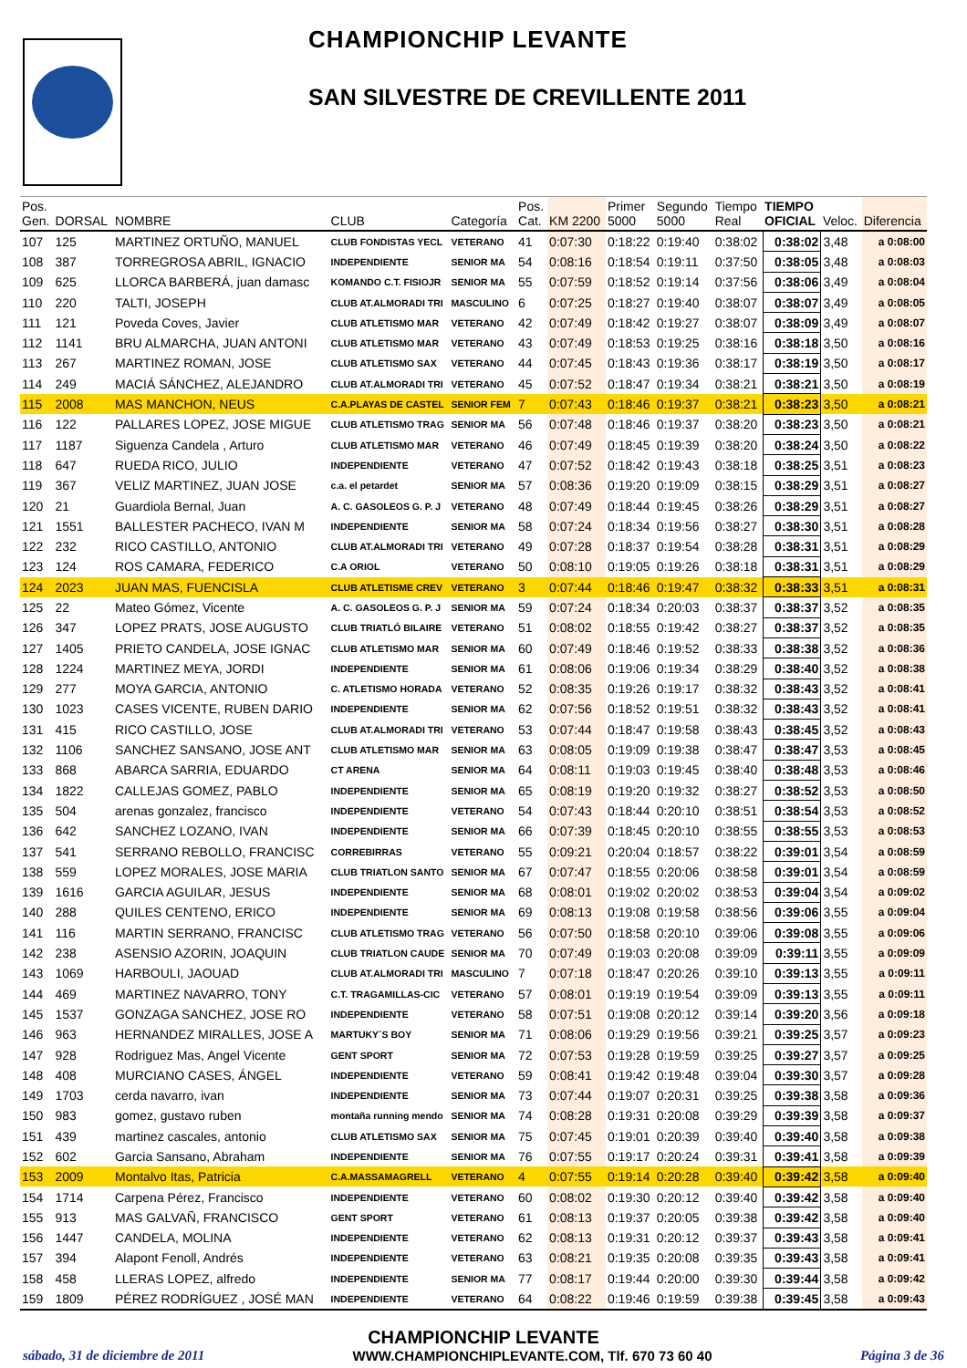CHAMPIONCHIP LEVANTE
SAN SILVESTRE DE CREVILLENTE 2011
| Pos. Gen. | DORSAL | NOMBRE | CLUB | Categoría | Pos. Cat. | KM 2200 | Primer 5000 | Segundo 5000 | Tiempo Real | TIEMPO OFICIAL | Veloc. | Diferencia |
| --- | --- | --- | --- | --- | --- | --- | --- | --- | --- | --- | --- | --- |
| 107 | 125 | MARTINEZ ORTUÑO, MANUEL | CLUB FONDISTAS YECL | VETERANO | 41 | 0:07:30 | 0:18:22 | 0:19:40 | 0:38:02 | 0:38:02 | 3,48 | a 0:08:00 |
| 108 | 387 | TORREGROSA ABRIL, IGNACIO | INDEPENDIENTE | SENIOR MA | 54 | 0:08:16 | 0:18:54 | 0:19:11 | 0:37:50 | 0:38:05 | 3,48 | a 0:08:03 |
| 109 | 625 | LLORCA BARBERÁ, juan damasc | KOMANDO C.T. FISIOJR | SENIOR MA | 55 | 0:07:59 | 0:18:52 | 0:19:14 | 0:37:56 | 0:38:06 | 3,49 | a 0:08:04 |
| 110 | 220 | TALTI, JOSEPH | CLUB AT.ALMORADI TRI | MASCULINO | 6 | 0:07:25 | 0:18:27 | 0:19:40 | 0:38:07 | 0:38:07 | 3,49 | a 0:08:05 |
| 111 | 121 | Poveda Coves, Javier | CLUB ATLETISMO MAR | VETERANO | 42 | 0:07:49 | 0:18:42 | 0:19:27 | 0:38:07 | 0:38:09 | 3,49 | a 0:08:07 |
| 112 | 1141 | BRU ALMARCHA, JUAN ANTONI | CLUB ATLETISMO MAR | VETERANO | 43 | 0:07:49 | 0:18:53 | 0:19:25 | 0:38:16 | 0:38:18 | 3,50 | a 0:08:16 |
| 113 | 267 | MARTINEZ ROMAN, JOSE | CLUB ATLETISMO SAX | VETERANO | 44 | 0:07:45 | 0:18:43 | 0:19:36 | 0:38:17 | 0:38:19 | 3,50 | a 0:08:17 |
| 114 | 249 | MACIÁ SÁNCHEZ, ALEJANDRO | CLUB AT.ALMORADI TRI | VETERANO | 45 | 0:07:52 | 0:18:47 | 0:19:34 | 0:38:21 | 0:38:21 | 3,50 | a 0:08:19 |
| 115 | 2008 | MAS MANCHON, NEUS | C.A.PLAYAS DE CASTEL | SENIOR FEM | 7 | 0:07:43 | 0:18:46 | 0:19:37 | 0:38:21 | 0:38:23 | 3,50 | a 0:08:21 |
| 116 | 122 | PALLARES LOPEZ, JOSE MIGUE | CLUB ATLETISMO TRAG | SENIOR MA | 56 | 0:07:48 | 0:18:46 | 0:19:37 | 0:38:20 | 0:38:23 | 3,50 | a 0:08:21 |
| 117 | 1187 | Siguenza Candela , Arturo | CLUB ATLETISMO MAR | VETERANO | 46 | 0:07:49 | 0:18:45 | 0:19:39 | 0:38:20 | 0:38:24 | 3,50 | a 0:08:22 |
| 118 | 647 | RUEDA RICO, JULIO | INDEPENDIENTE | VETERANO | 47 | 0:07:52 | 0:18:42 | 0:19:43 | 0:38:18 | 0:38:25 | 3,51 | a 0:08:23 |
| 119 | 367 | VELIZ MARTINEZ, JUAN JOSE | c.a. el petardet | SENIOR MA | 57 | 0:08:36 | 0:19:20 | 0:19:09 | 0:38:15 | 0:38:29 | 3,51 | a 0:08:27 |
| 120 | 21 | Guardiola Bernal, Juan | A. C. GASOLEOS G. P. J | VETERANO | 48 | 0:07:49 | 0:18:44 | 0:19:45 | 0:38:26 | 0:38:29 | 3,51 | a 0:08:27 |
| 121 | 1551 | BALLESTER PACHECO, IVAN M | INDEPENDIENTE | SENIOR MA | 58 | 0:07:24 | 0:18:34 | 0:19:56 | 0:38:27 | 0:38:30 | 3,51 | a 0:08:28 |
| 122 | 232 | RICO CASTILLO, ANTONIO | CLUB AT.ALMORADI TRI | VETERANO | 49 | 0:07:28 | 0:18:37 | 0:19:54 | 0:38:28 | 0:38:31 | 3,51 | a 0:08:29 |
| 123 | 124 | ROS CAMARA, FEDERICO | C.A ORIOL | VETERANO | 50 | 0:08:10 | 0:19:05 | 0:19:26 | 0:38:18 | 0:38:31 | 3,51 | a 0:08:29 |
| 124 | 2023 | JUAN MAS, FUENCISLA | CLUB ATLETISME CREV | VETERANO | 3 | 0:07:44 | 0:18:46 | 0:19:47 | 0:38:32 | 0:38:33 | 3,51 | a 0:08:31 |
| 125 | 22 | Mateo Gómez, Vicente | A. C. GASOLEOS G. P. J | SENIOR MA | 59 | 0:07:24 | 0:18:34 | 0:20:03 | 0:38:37 | 0:38:37 | 3,52 | a 0:08:35 |
| 126 | 347 | LOPEZ PRATS, JOSE AUGUSTO | CLUB TRIATLÓ BILAIRE | VETERANO | 51 | 0:08:02 | 0:18:55 | 0:19:42 | 0:38:27 | 0:38:37 | 3,52 | a 0:08:35 |
| 127 | 1405 | PRIETO CANDELA, JOSE IGNAC | CLUB ATLETISMO MAR | SENIOR MA | 60 | 0:07:49 | 0:18:46 | 0:19:52 | 0:38:33 | 0:38:38 | 3,52 | a 0:08:36 |
| 128 | 1224 | MARTINEZ MEYA, JORDI | INDEPENDIENTE | SENIOR MA | 61 | 0:08:06 | 0:19:06 | 0:19:34 | 0:38:29 | 0:38:40 | 3,52 | a 0:08:38 |
| 129 | 277 | MOYA GARCIA, ANTONIO | C. ATLETISMO HORADA | VETERANO | 52 | 0:08:35 | 0:19:26 | 0:19:17 | 0:38:32 | 0:38:43 | 3,52 | a 0:08:41 |
| 130 | 1023 | CASES VICENTE, RUBEN DARIO | INDEPENDIENTE | SENIOR MA | 62 | 0:07:56 | 0:18:52 | 0:19:51 | 0:38:32 | 0:38:43 | 3,52 | a 0:08:41 |
| 131 | 415 | RICO CASTILLO, JOSE | CLUB AT.ALMORADI TRI | VETERANO | 53 | 0:07:44 | 0:18:47 | 0:19:58 | 0:38:43 | 0:38:45 | 3,52 | a 0:08:43 |
| 132 | 1106 | SANCHEZ SANSANO, JOSE ANT | CLUB ATLETISMO MAR | SENIOR MA | 63 | 0:08:05 | 0:19:09 | 0:19:38 | 0:38:47 | 0:38:47 | 3,53 | a 0:08:45 |
| 133 | 868 | ABARCA SARRIA, EDUARDO | CT ARENA | SENIOR MA | 64 | 0:08:11 | 0:19:03 | 0:19:45 | 0:38:40 | 0:38:48 | 3,53 | a 0:08:46 |
| 134 | 1822 | CALLEJAS GOMEZ, PABLO | INDEPENDIENTE | SENIOR MA | 65 | 0:08:19 | 0:19:20 | 0:19:32 | 0:38:27 | 0:38:52 | 3,53 | a 0:08:50 |
| 135 | 504 | arenas gonzalez, francisco | INDEPENDIENTE | VETERANO | 54 | 0:07:43 | 0:18:44 | 0:20:10 | 0:38:51 | 0:38:54 | 3,53 | a 0:08:52 |
| 136 | 642 | SANCHEZ LOZANO, IVAN | INDEPENDIENTE | SENIOR MA | 66 | 0:07:39 | 0:18:45 | 0:20:10 | 0:38:55 | 0:38:55 | 3,53 | a 0:08:53 |
| 137 | 541 | SERRANO REBOLLO, FRANCISC | CORREBIRRAS | VETERANO | 55 | 0:09:21 | 0:20:04 | 0:18:57 | 0:38:22 | 0:39:01 | 3,54 | a 0:08:59 |
| 138 | 559 | LOPEZ MORALES, JOSE MARIA | CLUB TRIATLON SANTO | SENIOR MA | 67 | 0:07:47 | 0:18:55 | 0:20:06 | 0:38:58 | 0:39:01 | 3,54 | a 0:08:59 |
| 139 | 1616 | GARCIA AGUILAR, JESUS | INDEPENDIENTE | SENIOR MA | 68 | 0:08:01 | 0:19:02 | 0:20:02 | 0:38:53 | 0:39:04 | 3,54 | a 0:09:02 |
| 140 | 288 | QUILES CENTENO, ERICO | INDEPENDIENTE | SENIOR MA | 69 | 0:08:13 | 0:19:08 | 0:19:58 | 0:38:56 | 0:39:06 | 3,55 | a 0:09:04 |
| 141 | 116 | MARTIN SERRANO, FRANCISC | CLUB ATLETISMO TRAG | VETERANO | 56 | 0:07:50 | 0:18:58 | 0:20:10 | 0:39:06 | 0:39:08 | 3,55 | a 0:09:06 |
| 142 | 238 | ASENSIO AZORIN, JOAQUIN | CLUB TRIATLON CAUDE | SENIOR MA | 70 | 0:07:49 | 0:19:03 | 0:20:08 | 0:39:09 | 0:39:11 | 3,55 | a 0:09:09 |
| 143 | 1069 | HARBOULI, JAOUAD | CLUB AT.ALMORADI TRI | MASCULINO | 7 | 0:07:18 | 0:18:47 | 0:20:26 | 0:39:10 | 0:39:13 | 3,55 | a 0:09:11 |
| 144 | 469 | MARTINEZ NAVARRO, TONY | C.T. TRAGAMILLAS-CIC | VETERANO | 57 | 0:08:01 | 0:19:19 | 0:19:54 | 0:39:09 | 0:39:13 | 3,55 | a 0:09:11 |
| 145 | 1537 | GONZAGA SANCHEZ, JOSE RO | INDEPENDIENTE | VETERANO | 58 | 0:07:51 | 0:19:08 | 0:20:12 | 0:39:14 | 0:39:20 | 3,56 | a 0:09:18 |
| 146 | 963 | HERNANDEZ MIRALLES, JOSE A | MARTUKY´S BOY | SENIOR MA | 71 | 0:08:06 | 0:19:29 | 0:19:56 | 0:39:21 | 0:39:25 | 3,57 | a 0:09:23 |
| 147 | 928 | Rodriguez Mas, Angel Vicente | GENT SPORT | SENIOR MA | 72 | 0:07:53 | 0:19:28 | 0:19:59 | 0:39:25 | 0:39:27 | 3,57 | a 0:09:25 |
| 148 | 408 | MURCIANO CASES, ÁNGEL | INDEPENDIENTE | VETERANO | 59 | 0:08:41 | 0:19:42 | 0:19:48 | 0:39:04 | 0:39:30 | 3,57 | a 0:09:28 |
| 149 | 1703 | cerda navarro, ivan | INDEPENDIENTE | SENIOR MA | 73 | 0:07:44 | 0:19:07 | 0:20:31 | 0:39:25 | 0:39:38 | 3,58 | a 0:09:36 |
| 150 | 983 | gomez, gustavo ruben | montaña running mendo | SENIOR MA | 74 | 0:08:28 | 0:19:31 | 0:20:08 | 0:39:29 | 0:39:39 | 3,58 | a 0:09:37 |
| 151 | 439 | martinez cascales, antonio | CLUB ATLETISMO SAX | SENIOR MA | 75 | 0:07:45 | 0:19:01 | 0:20:39 | 0:39:40 | 0:39:40 | 3,58 | a 0:09:38 |
| 152 | 602 | Garcia Sansano, Abraham | INDEPENDIENTE | SENIOR MA | 76 | 0:07:55 | 0:19:17 | 0:20:24 | 0:39:31 | 0:39:41 | 3,58 | a 0:09:39 |
| 153 | 2009 | Montalvo Itas, Patricia | C.A.MASSAMAGRELL | VETERANO | 4 | 0:07:55 | 0:19:14 | 0:20:28 | 0:39:40 | 0:39:42 | 3,58 | a 0:09:40 |
| 154 | 1714 | Carpena Pérez, Francisco | INDEPENDIENTE | VETERANO | 60 | 0:08:02 | 0:19:30 | 0:20:12 | 0:39:40 | 0:39:42 | 3,58 | a 0:09:40 |
| 155 | 913 | MAS GALVAÑ, FRANCISCO | GENT SPORT | VETERANO | 61 | 0:08:13 | 0:19:37 | 0:20:05 | 0:39:38 | 0:39:42 | 3,58 | a 0:09:40 |
| 156 | 1447 | CANDELA, MOLINA | INDEPENDIENTE | VETERANO | 62 | 0:08:13 | 0:19:31 | 0:20:12 | 0:39:37 | 0:39:43 | 3,58 | a 0:09:41 |
| 157 | 394 | Alapont Fenoll, Andrés | INDEPENDIENTE | VETERANO | 63 | 0:08:21 | 0:19:35 | 0:20:08 | 0:39:35 | 0:39:43 | 3,58 | a 0:09:41 |
| 158 | 458 | LLERAS LOPEZ, alfredo | INDEPENDIENTE | SENIOR MA | 77 | 0:08:17 | 0:19:44 | 0:20:00 | 0:39:30 | 0:39:44 | 3,58 | a 0:09:42 |
| 159 | 1809 | PÉREZ RODRÍGUEZ , JOSÉ MAN | INDEPENDIENTE | VETERANO | 64 | 0:08:22 | 0:19:46 | 0:19:59 | 0:39:38 | 0:39:45 | 3,58 | a 0:09:43 |
CHAMPIONCHIP LEVANTE
sábado, 31 de diciembre de 2011 WWW.CHAMPIONCHIPLEVANTE.COM, Tlf. 670 73 60 40 Página 3 de 36